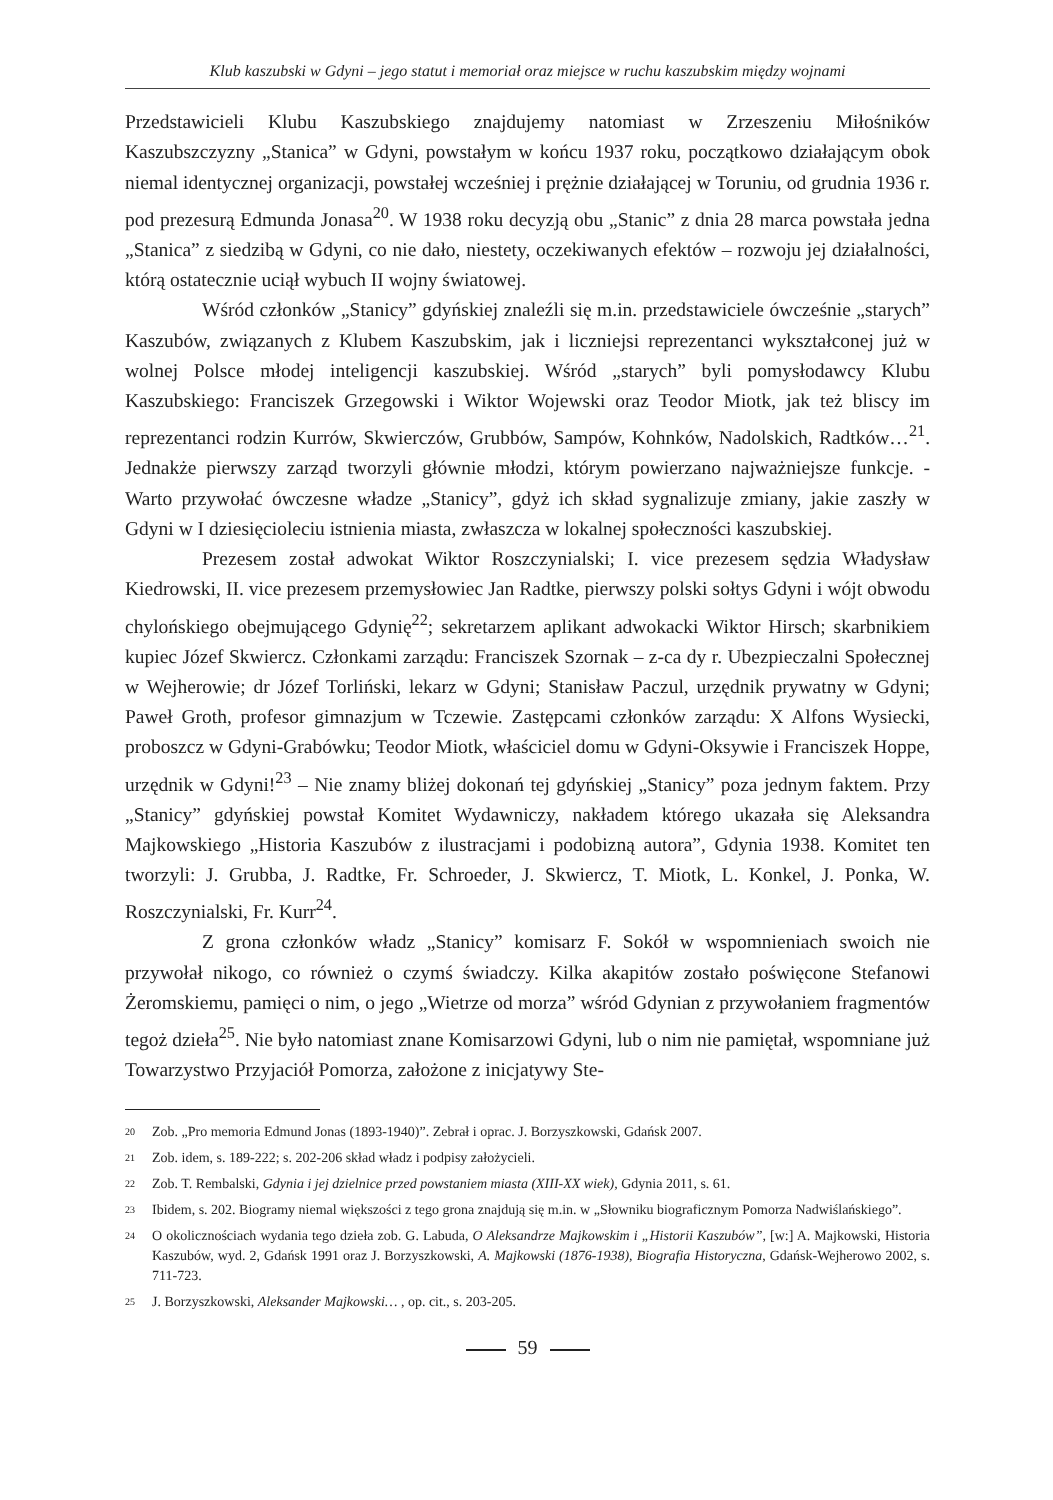Klub kaszubski w Gdyni – jego statut i memoriał oraz miejsce w ruchu kaszubskim między wojnami
Przedstawicieli Klubu Kaszubskiego znajdujemy natomiast w Zrzeszeniu Miłośników Kaszubszczyzny „Stanica” w Gdyni, powstałym w końcu 1937 roku, początkowo działającym obok niemal identycznej organizacji, powstałej wcześniej i prężnie działającej w Toruniu, od grudnia 1936 r. pod prezesurą Edmunda Jonasa<sup>20</sup>. W 1938 roku decyzją obu „Stanic” z dnia 28 marca powstała jedna „Stanica” z siedzibą w Gdyni, co nie dało, niestety, oczekiwanych efektów – rozwoju jej działalności, którą ostatecznie uciął wybuch II wojny światowej.
Wśród członków „Stanicy” gdyńskiej znaleźli się m.in. przedstawiciele ówcześnie „starych” Kaszubów, związanych z Klubem Kaszubskim, jak i liczniejsi reprezentanci wykształconej już w wolnej Polsce młodej inteligencji kaszubskiej. Wśród „starych” byli pomysłodawcy Klubu Kaszubskiego: Franciszek Grzegowski i Wiktor Wojewski oraz Teodor Miotk, jak też bliscy im reprezentanci rodzin Kurrów, Skwierczów, Grubbów, Sampów, Kohnków, Nadolskich, Radtków…<sup>21</sup>. Jednakże pierwszy zarząd tworzyli głównie młodzi, którym powierzano najważniejsze funkcje. - Warto przywołać ówczesne władze „Stanicy”, gdyż ich skład sygnalizuje zmiany, jakie zaszły w Gdyni w I dziesięcioleciu istnienia miasta, zwłaszcza w lokalnej społeczności kaszubskiej.
Prezesem został adwokat Wiktor Roszczynialski; I. vice prezesem sędzia Władysław Kiedrowski, II. vice prezesem przemysłowiec Jan Radtke, pierwszy polski sołtys Gdyni i wójt obwodu chylońskiego obejmującego Gdynię<sup>22</sup>; sekretarzem aplikant adwokacki Wiktor Hirsch; skarbnikiem kupiec Józef Skwiercz. Członkami zarządu: Franciszek Szornak – z-ca dy r. Ubezpieczalni Społecznej w Wejherowie; dr Józef Torliński, lekarz w Gdyni; Stanisław Paczul, urzędnik prywatny w Gdyni; Paweł Groth, profesor gimnazjum w Tczewie. Zastępcami członków zarządu: X Alfons Wysiecki, proboszcz w Gdyni-Grabówku; Teodor Miotk, właściciel domu w Gdyni-Oksywie i Franciszek Hoppe, urzędnik w Gdyni!<sup>23</sup> – Nie znamy bliżej dokonań tej gdyńskiej „Stanicy” poza jednym faktem. Przy „Stanicy” gdyńskiej powstał Komitet Wydawniczy, nakładem którego ukazała się Aleksandra Majkowskiego „Historia Kaszubów z ilustracjami i podobizną autora”, Gdynia 1938. Komitet ten tworzyli: J. Grubba, J. Radtke, Fr. Schroeder, J. Skwiercz, T. Miotk, L. Konkel, J. Ponka, W. Roszczynialski, Fr. Kurr<sup>24</sup>.
Z grona członków władz „Stanicy” komisarz F. Sokół w wspomnieniach swoich nie przywołał nikogo, co również o czymś świadczy. Kilka akapitów zostało poświęcone Stefanowi Żeromskiemu, pamięci o nim, o jego „Wietrze od morza” wśród Gdynian z przywołaniem fragmentów tegoż dzieła<sup>25</sup>. Nie było natomiast znane Komisarzowi Gdyni, lub o nim nie pamiętał, wspomniane już Towarzystwo Przyjaciół Pomorza, założone z inicjatywy Ste-
20 Zob. „Pro memoria Edmund Jonas (1893-1940)”. Zebrał i oprac. J. Borzyszkowski, Gdańsk 2007.
21 Zob. idem, s. 189-222; s. 202-206 skład władz i podpisy założycieli.
22 Zob. T. Rembalski, Gdynia i jej dzielnice przed powstaniem miasta (XIII-XX wiek), Gdynia 2011, s. 61.
23 Ibidem, s. 202. Biogramy niemal większości z tego grona znajdują się m.in. w „Słowniku biograficznym Pomorza Nadwiślańskiego”.
24 O okolicznościach wydania tego dzieła zob. G. Labuda, O Aleksandrze Majkowskim i „Historii Kaszubów”, [w:] A. Majkowski, Historia Kaszubów, wyd. 2, Gdańsk 1991 oraz J. Borzyszkowski, A. Majkowski (1876-1938), Biografia Historyczna, Gdańsk-Wejherowo 2002, s. 711-723.
25 J. Borzyszkowski, Aleksander Majkowski… , op. cit., s. 203-205.
59